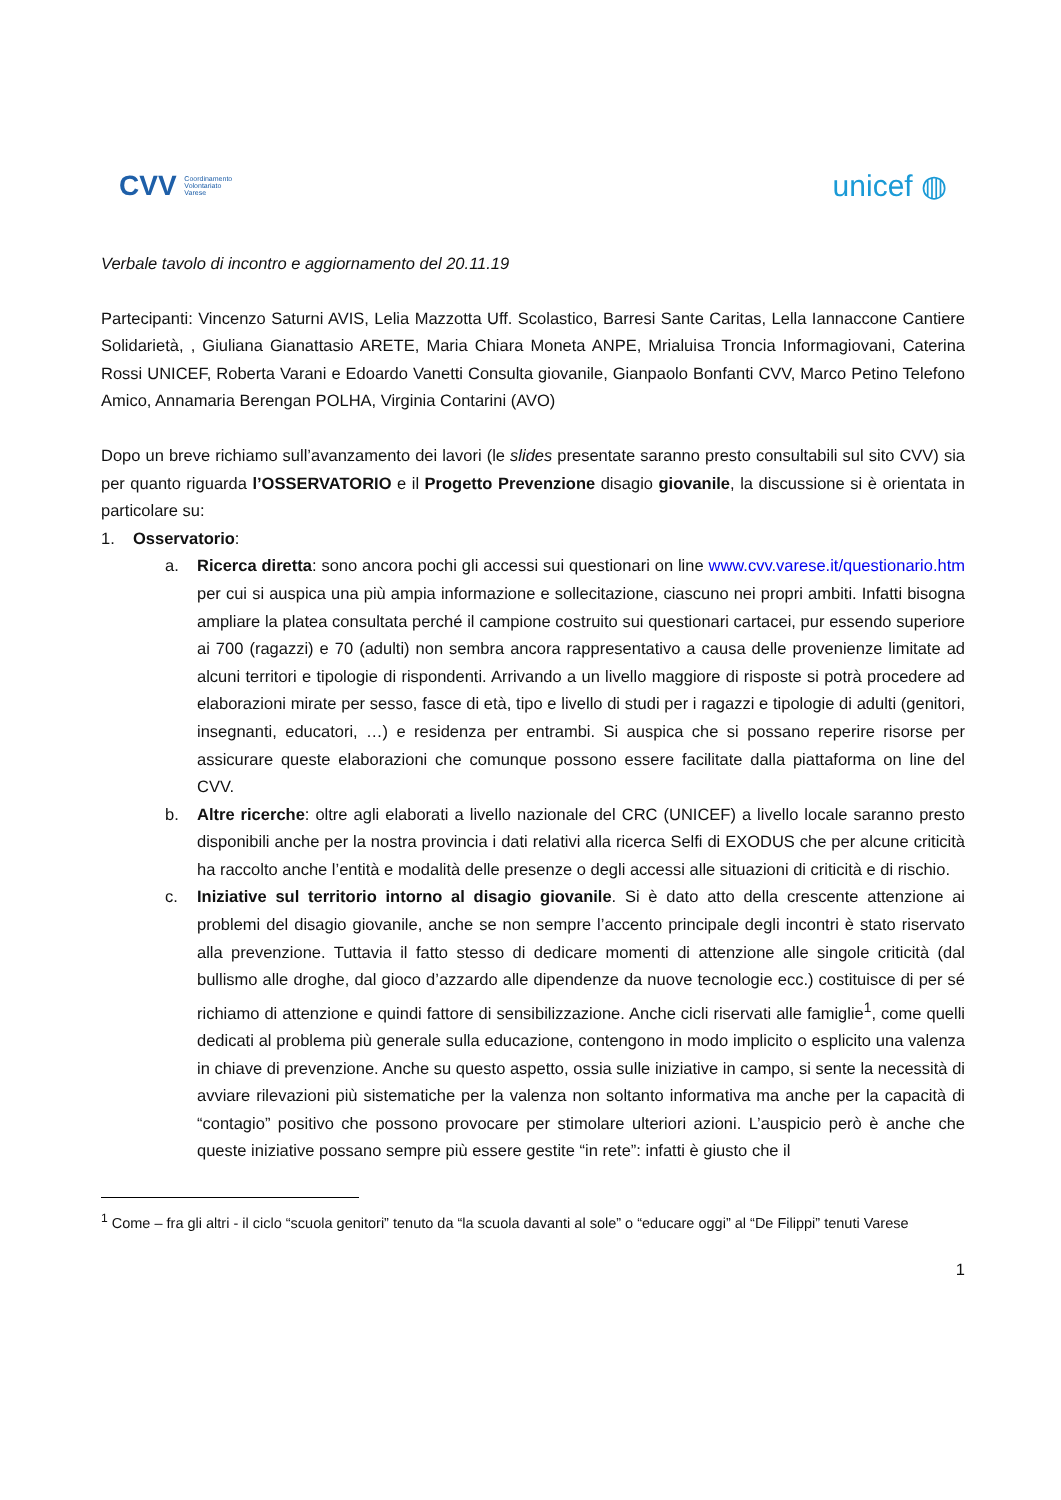CVV Coordinamento
Volontariato
Varese
unicef ◍
Verbale tavolo di incontro e aggiornamento del 20.11.19
Partecipanti: Vincenzo Saturni AVIS, Lelia Mazzotta Uff. Scolastico, Barresi Sante Caritas, Lella Iannaccone Cantiere Solidarietà, , Giuliana Gianattasio ARETE, Maria Chiara Moneta ANPE, Mrialuisa Troncia Informagiovani, Caterina Rossi UNICEF, Roberta Varani e Edoardo Vanetti Consulta giovanile, Gianpaolo Bonfanti CVV, Marco Petino Telefono Amico, Annamaria Berengan POLHA, Virginia Contarini (AVO)
Dopo un breve richiamo sull’avanzamento dei lavori (le slides presentate saranno presto consultabili sul sito CVV) sia per quanto riguarda l’OSSERVATORIO e il Progetto Prevenzione disagio giovanile, la discussione si è orientata in particolare su:
1. Osservatorio:
a. Ricerca diretta: sono ancora pochi gli accessi sui questionari on line www.cvv.varese.it/questionario.htm per cui si auspica una più ampia informazione e sollecitazione, ciascuno nei propri ambiti. Infatti bisogna ampliare la platea consultata perché il campione costruito sui questionari cartacei, pur essendo superiore ai 700 (ragazzi) e 70 (adulti) non sembra ancora rappresentativo a causa delle provenienze limitate ad alcuni territori e tipologie di rispondenti. Arrivando a un livello maggiore di risposte si potrà procedere ad elaborazioni mirate per sesso, fasce di età, tipo e livello di studi per i ragazzi e tipologie di adulti (genitori, insegnanti, educatori, …) e residenza per entrambi. Si auspica che si possano reperire risorse per assicurare queste elaborazioni che comunque possono essere facilitate dalla piattaforma on line del CVV.
b. Altre ricerche: oltre agli elaborati a livello nazionale del CRC (UNICEF) a livello locale saranno presto disponibili anche per la nostra provincia i dati relativi alla ricerca Selfi di EXODUS che per alcune criticità ha raccolto anche l’entità e modalità delle presenze o degli accessi alle situazioni di criticità e di rischio.
c. Iniziative sul territorio intorno al disagio giovanile. Si è dato atto della crescente attenzione ai problemi del disagio giovanile, anche se non sempre l’accento principale degli incontri è stato riservato alla prevenzione. Tuttavia il fatto stesso di dedicare momenti di attenzione alle singole criticità (dal bullismo alle droghe, dal gioco d’azzardo alle dipendenze da nuove tecnologie ecc.) costituisce di per sé richiamo di attenzione e quindi fattore di sensibilizzazione. Anche cicli riservati alle famiglie<sup>1</sup>, come quelli dedicati al problema più generale sulla educazione, contengono in modo implicito o esplicito una valenza in chiave di prevenzione. Anche su questo aspetto, ossia sulle iniziative in campo, si sente la necessità di avviare rilevazioni più sistematiche per la valenza non soltanto informativa ma anche per la capacità di “contagio” positivo che possono provocare per stimolare ulteriori azioni. L’auspicio però è anche che queste iniziative possano sempre più essere gestite “in rete”: infatti è giusto che il
<sup>1</sup> Come – fra gli altri - il ciclo “scuola genitori” tenuto da “la scuola davanti al sole” o “educare oggi” al “De Filippi” tenuti Varese
1